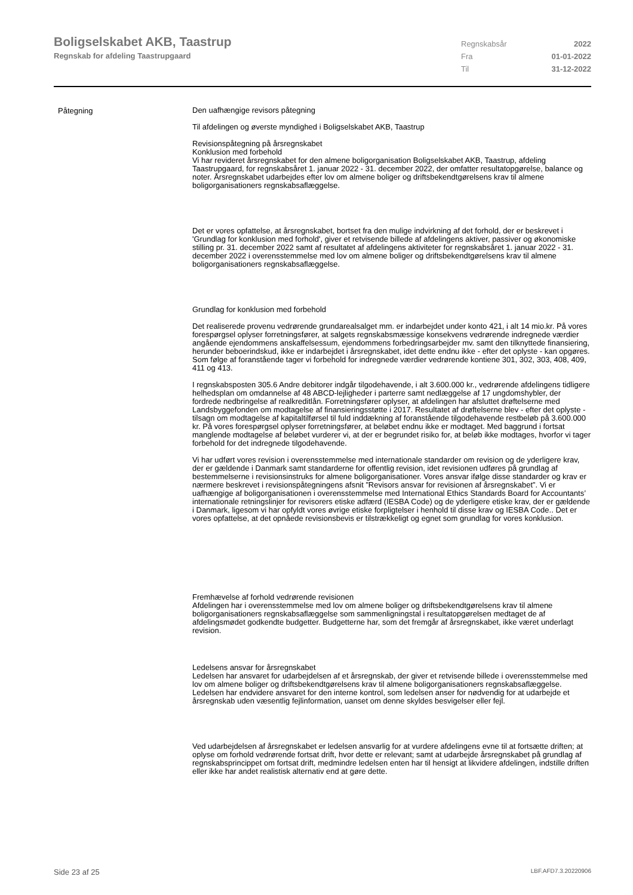Boligselskabet AKB, Taastrup
Regnskab for afdeling Taastrupgaard
Regnskabsår 2022
Fra 01-01-2022
Til 31-12-2022
Påtegning
Den uafhængige revisors påtegning
Til afdelingen og øverste myndighed i Boligselskabet AKB, Taastrup
Revisionspåtegning på årsregnskabet
Konklusion med forbehold
Vi har revideret årsregnskabet for den almene boligorganisation Boligselskabet AKB, Taastrup, afdeling Taastrupgaard, for regnskabsåret 1. januar 2022 - 31. december 2022, der omfatter resultatopgørelse, balance og noter. Årsregnskabet udarbejdes efter lov om almene boliger og driftsbekendtgørelsens krav til almene boligorganisationers regnskabsaflæggelse.
Det er vores opfattelse, at årsregnskabet, bortset fra den mulige indvirkning af det forhold, der er beskrevet i 'Grundlag for konklusion med forhold', giver et retvisende billede af afdelingens aktiver, passiver og økonomiske stilling pr. 31. december 2022 samt af resultatet af afdelingens aktiviteter for regnskabsåret 1. januar 2022 - 31. december 2022 i overensstemmelse med lov om almene boliger og driftsbekendtgørelsens krav til almene boligorganisationers regnskabsaflæggelse.
Grundlag for konklusion med forbehold
Det realiserede provenu vedrørende grundarealsalget mm. er indarbejdet under konto 421, i alt 14 mio.kr. På vores forespørgsel oplyser forretningsfører, at salgets regnskabsmæssige konsekvens vedrørende indregnede værdier angående ejendommens anskaffelsessum, ejendommens forbedringsarbejder mv. samt den tilknyttede finansiering, herunder beboerindskud, ikke er indarbejdet i årsregnskabet, idet dette endnu ikke - efter det oplyste - kan opgøres. Som følge af foranstående tager vi forbehold for indregnede værdier vedrørende kontiene 301, 302, 303, 408, 409, 411 og 413.
I regnskabsposten 305.6 Andre debitorer indgår tilgodehavende, i alt 3.600.000 kr., vedrørende afdelingens tidligere helhedsplan om omdannelse af 48 ABCD-lejligheder i parterre samt nedlæggelse af 17 ungdomshybler, der fordrede nedbringelse af realkreditlån. Forretningsfører oplyser, at afdelingen har afsluttet drøftelserne med Landsbyggefonden om modtagelse af finansieringsstøtte i 2017. Resultatet af drøftelserne blev - efter det oplyste - tilsagn om modtagelse af kapitaltilførsel til fuld inddækning af foranstående tilgodehavende restbeløb på 3.600.000 kr. På vores forespørgsel oplyser forretningsfører, at beløbet endnu ikke er modtaget. Med baggrund i fortsat manglende modtagelse af beløbet vurderer vi, at der er begrundet risiko for, at beløb ikke modtages, hvorfor vi tager forbehold for det indregnede tilgodehavende.
Vi har udført vores revision i overensstemmelse med internationale standarder om revision og de yderligere krav, der er gældende i Danmark samt standarderne for offentlig revision, idet revisionen udføres på grundlag af bestemmelserne i revisionsinstruks for almene boligorganisationer. Vores ansvar ifølge disse standarder og krav er nærmere beskrevet i revisionspåtegningens afsnit ”Revisors ansvar for revisionen af årsregnskabet”. Vi er uafhængige af boligorganisationen i overensstemmelse med International Ethics Standards Board for Accountants’ internationale retningslinjer for revisorers etiske adfærd (IESBA Code) og de yderligere etiske krav, der er gældende i Danmark, ligesom vi har opfyldt vores øvrige etiske forpligtelser i henhold til disse krav og IESBA Code.. Det er vores opfattelse, at det opnåede revisionsbevis er tilstrækkeligt og egnet som grundlag for vores konklusion.
Fremhævelse af forhold vedrørende revisionen
Afdelingen har i overensstemmelse med lov om almene boliger og driftsbekendtgørelsens krav til almene boligorganisationers regnskabsaflæggelse som sammenligningstal i resultatopgørelsen medtaget de af afdelingsmødet godkendte budgetter. Budgetterne har, som det fremgår af årsregnskabet, ikke været underlagt revision.
Ledelsens ansvar for årsregnskabet
Ledelsen har ansvaret for udarbejdelsen af et årsregnskab, der giver et retvisende billede i overensstemmelse med lov om almene boliger og driftsbekendtgørelsens krav til almene boligorganisationers regnskabsaflæggelse. Ledelsen har endvidere ansvaret for den interne kontrol, som ledelsen anser for nødvendig for at udarbejde et årsregnskab uden væsentlig fejlinformation, uanset om denne skyldes besvigelser eller fejl.
Ved udarbejdelsen af årsregnskabet er ledelsen ansvarlig for at vurdere afdelingens evne til at fortsætte driften; at oplyse om forhold vedrørende fortsat drift, hvor dette er relevant; samt at udarbejde årsregnskabet på grundlag af regnskabsprincippet om fortsat drift, medmindre ledelsen enten har til hensigt at likvidere afdelingen, indstille driften eller ikke har andet realistisk alternativ end at gøre dette.
Side 23 af 25 LBF.AFD7.3.20220906